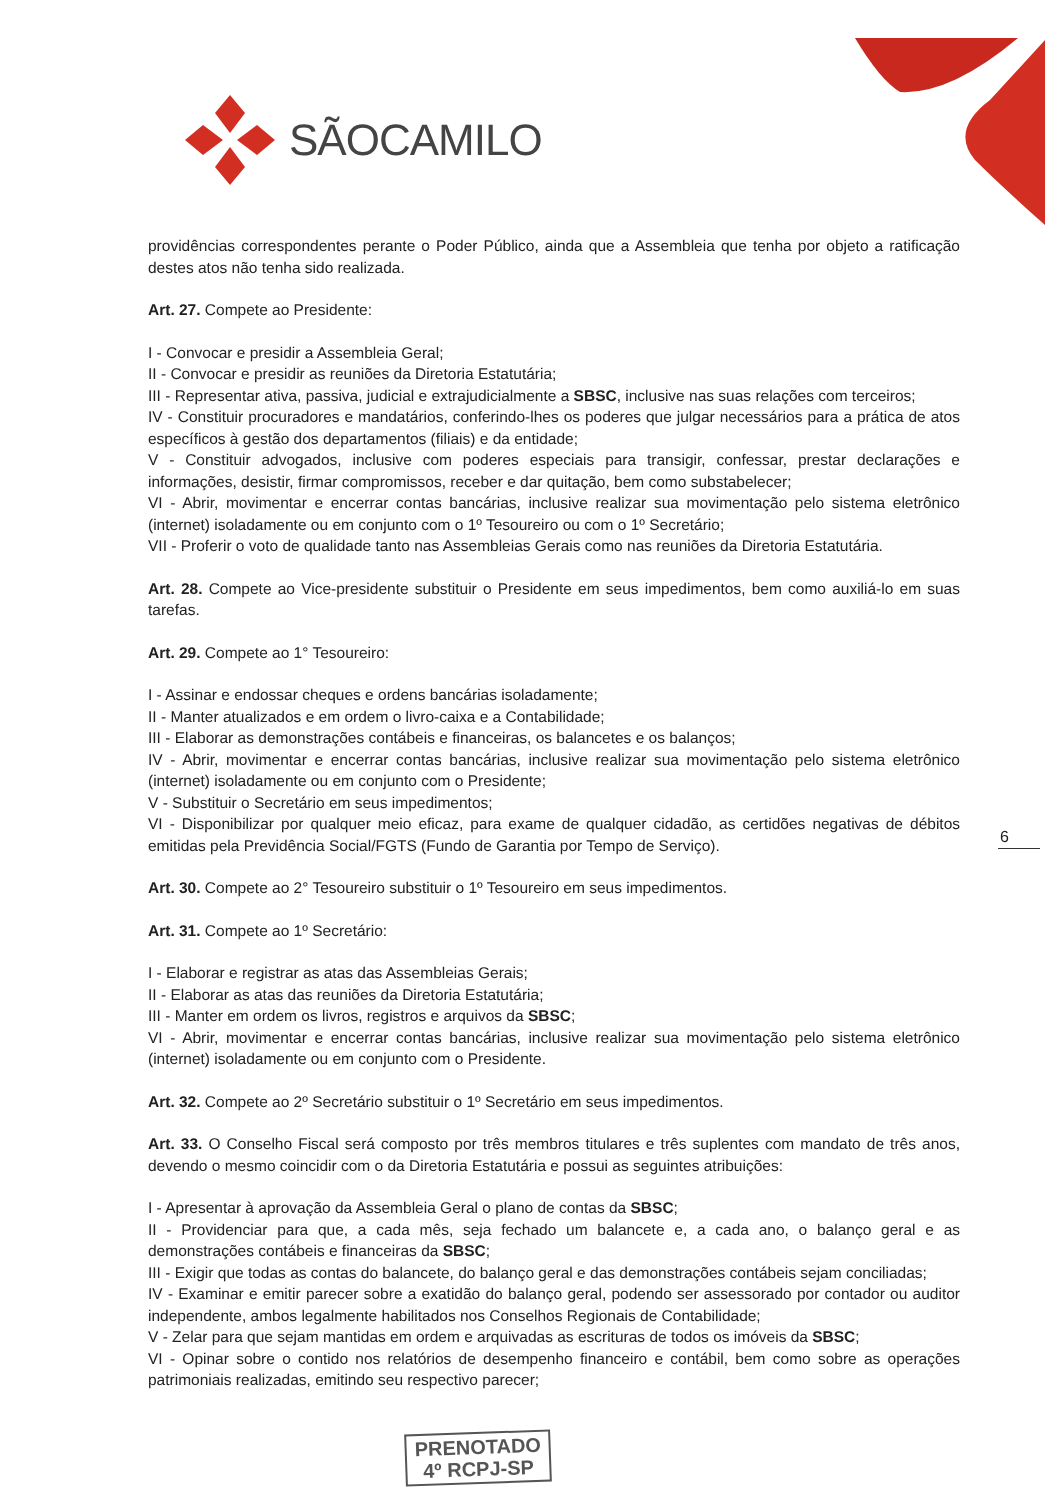SÃOCAMILO
providências correspondentes perante o Poder Público, ainda que a Assembleia que tenha por objeto a ratificação destes atos não tenha sido realizada.
Art. 27. Compete ao Presidente:
I - Convocar e presidir a Assembleia Geral;
II - Convocar e presidir as reuniões da Diretoria Estatutária;
III - Representar ativa, passiva, judicial e extrajudicialmente a SBSC, inclusive nas suas relações com terceiros;
IV - Constituir procuradores e mandatários, conferindo-lhes os poderes que julgar necessários para a prática de atos específicos à gestão dos departamentos (filiais) e da entidade;
V - Constituir advogados, inclusive com poderes especiais para transigir, confessar, prestar declarações e informações, desistir, firmar compromissos, receber e dar quitação, bem como substabelecer;
VI - Abrir, movimentar e encerrar contas bancárias, inclusive realizar sua movimentação pelo sistema eletrônico (internet) isoladamente ou em conjunto com o 1º Tesoureiro ou com o 1º Secretário;
VII - Proferir o voto de qualidade tanto nas Assembleias Gerais como nas reuniões da Diretoria Estatutária.
Art. 28. Compete ao Vice-presidente substituir o Presidente em seus impedimentos, bem como auxiliá-lo em suas tarefas.
Art. 29. Compete ao 1° Tesoureiro:
I - Assinar e endossar cheques e ordens bancárias isoladamente;
II - Manter atualizados e em ordem o livro-caixa e a Contabilidade;
III - Elaborar as demonstrações contábeis e financeiras, os balancetes e os balanços;
IV - Abrir, movimentar e encerrar contas bancárias, inclusive realizar sua movimentação pelo sistema eletrônico (internet) isoladamente ou em conjunto com o Presidente;
V - Substituir o Secretário em seus impedimentos;
VI - Disponibilizar por qualquer meio eficaz, para exame de qualquer cidadão, as certidões negativas de débitos emitidas pela Previdência Social/FGTS (Fundo de Garantia por Tempo de Serviço).
Art. 30. Compete ao 2° Tesoureiro substituir o 1º Tesoureiro em seus impedimentos.
Art. 31. Compete ao 1º Secretário:
I - Elaborar e registrar as atas das Assembleias Gerais;
II - Elaborar as atas das reuniões da Diretoria Estatutária;
III - Manter em ordem os livros, registros e arquivos da SBSC;
VI - Abrir, movimentar e encerrar contas bancárias, inclusive realizar sua movimentação pelo sistema eletrônico (internet) isoladamente ou em conjunto com o Presidente.
Art. 32. Compete ao 2º Secretário substituir o 1º Secretário em seus impedimentos.
Art. 33. O Conselho Fiscal será composto por três membros titulares e três suplentes com mandato de três anos, devendo o mesmo coincidir com o da Diretoria Estatutária e possui as seguintes atribuições:
I - Apresentar à aprovação da Assembleia Geral o plano de contas da SBSC;
II - Providenciar para que, a cada mês, seja fechado um balancete e, a cada ano, o balanço geral e as demonstrações contábeis e financeiras da SBSC;
III - Exigir que todas as contas do balancete, do balanço geral e das demonstrações contábeis sejam conciliadas;
IV - Examinar e emitir parecer sobre a exatidão do balanço geral, podendo ser assessorado por contador ou auditor independente, ambos legalmente habilitados nos Conselhos Regionais de Contabilidade;
V - Zelar para que sejam mantidas em ordem e arquivadas as escrituras de todos os imóveis da SBSC;
VI - Opinar sobre o contido nos relatórios de desempenho financeiro e contábil, bem como sobre as operações patrimoniais realizadas, emitindo seu respectivo parecer;
6
PRENOTADO
4º RCPJ-SP